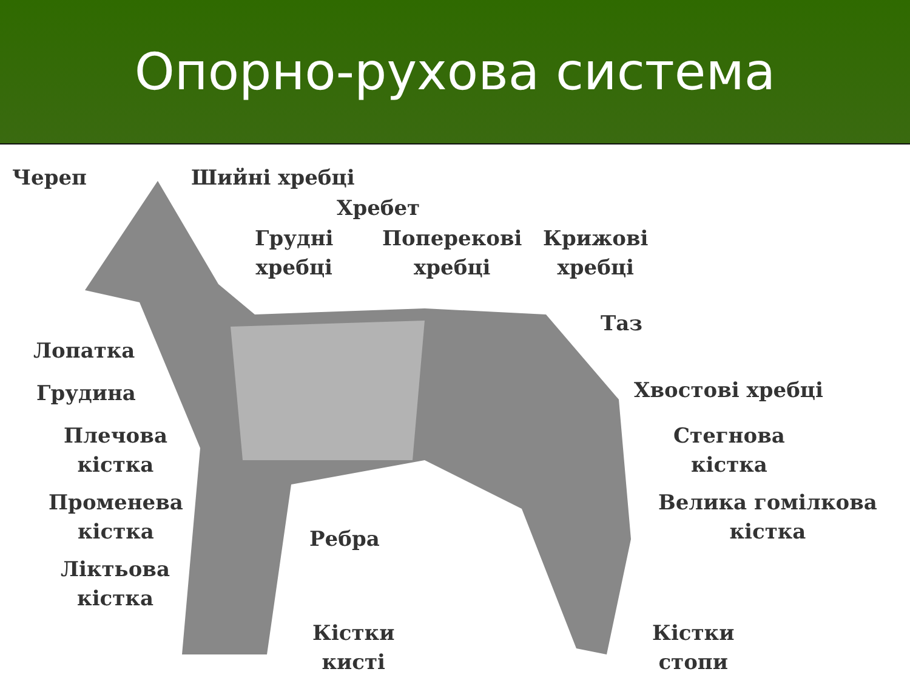Опорно-рухова система
Череп Шийні хребці
Хребет
Грудні
хребці
Поперекові
хребці
Крижові
хребці
Таз
Лопатка
Хвостові хребці
Грудина
Плечова
кістка
Стегнова
кістка
Променева
кістка
Велика гомілкова
кістка
Ребра
Ліктьова
кістка
Кістки
кисті
Кістки
стопи